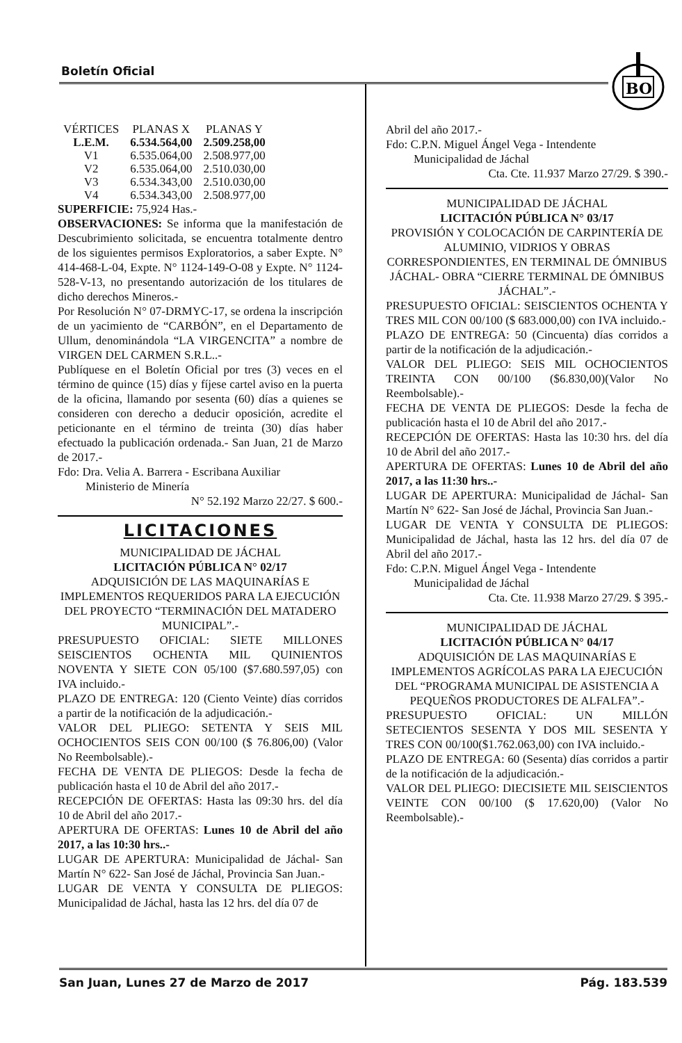Boletín Oficial
BO
| VÉRTICES | PLANAS X | PLANAS Y |
| --- | --- | --- |
| L.E.M. | 6.534.564,00 | 2.509.258,00 |
| V1 | 6.535.064,00 | 2.508.977,00 |
| V2 | 6.535.064,00 | 2.510.030,00 |
| V3 | 6.534.343,00 | 2.510.030,00 |
| V4 | 6.534.343,00 | 2.508.977,00 |
SUPERFICIE: 75,924 Has.-
OBSERVACIONES: Se informa que la manifestación de Descubrimiento solicitada, se encuentra totalmente dentro de los siguientes permisos Exploratorios, a saber Expte. N° 414-468-L-04, Expte. N° 1124-149-O-08 y Expte. N° 1124-528-V-13, no presentando autorización de los titulares de dicho derechos Mineros.-
Por Resolución N° 07-DRMYC-17, se ordena la inscripción de un yacimiento de “CARBÓN”, en el Departamento de Ullum, denominándola “LA VIRGENCITA” a nombre de VIRGEN DEL CARMEN S.R.L..-
Publíquese en el Boletín Oficial por tres (3) veces en el término de quince (15) días y fíjese cartel aviso en la puerta de la oficina, llamando por sesenta (60) días a quienes se consideren con derecho a deducir oposición, acredite el peticionante en el término de treinta (30) días haber efectuado la publicación ordenada.- San Juan, 21 de Marzo de 2017.-
Fdo: Dra. Velia A. Barrera - Escribana Auxiliar
Ministerio de Minería
N° 52.192 Marzo 22/27. $ 600.-
LICITACIONES
MUNICIPALIDAD DE JÁCHAL
LICITACIÓN PÚBLICA N° 02/17
ADQUISICIÓN DE LAS MAQUINARÍAS E IMPLEMENTOS REQUERIDOS PARA LA EJECUCIÓN DEL PROYECTO “TERMINACIÓN DEL MATADERO MUNICIPAL”.-
PRESUPUESTO OFICIAL: SIETE MILLONES SEISCIENTOS OCHENTA MIL QUINIENTOS NOVENTA Y SIETE CON 05/100 ($7.680.597,05) con IVA incluido.-
PLAZO DE ENTREGA: 120 (Ciento Veinte) días corridos a partir de la notificación de la adjudicación.-
VALOR DEL PLIEGO: SETENTA Y SEIS MIL OCHOCIENTOS SEIS CON 00/100 ($ 76.806,00) (Valor No Reembolsable).-
FECHA DE VENTA DE PLIEGOS: Desde la fecha de publicación hasta el 10 de Abril del año 2017.-
RECEPCIÓN DE OFERTAS: Hasta las 09:30 hrs. del día 10 de Abril del año 2017.-
APERTURA DE OFERTAS: Lunes 10 de Abril del año 2017, a las 10:30 hrs..-
LUGAR DE APERTURA: Municipalidad de Jáchal- San Martín N° 622- San José de Jáchal, Provincia San Juan.-
LUGAR DE VENTA Y CONSULTA DE PLIEGOS: Municipalidad de Jáchal, hasta las 12 hrs. del día 07 de
Abril del año 2017.-
Fdo: C.P.N. Miguel Ángel Vega - Intendente
Municipalidad de Jáchal
Cta. Cte. 11.937 Marzo 27/29. $ 390.-
MUNICIPALIDAD DE JÁCHAL
LICITACIÓN PÚBLICA N° 03/17
PROVISIÓN Y COLOCACIÓN DE CARPINTERÍA DE ALUMINIO, VIDRIOS Y OBRAS CORRESPONDIENTES, EN TERMINAL DE ÓMNIBUS JÁCHAL- OBRA “CIERRE TERMINAL DE ÓMNIBUS JÁCHAL”.-
PRESUPUESTO OFICIAL: SEISCIENTOS OCHENTA Y TRES MIL CON 00/100 ($ 683.000,00) con IVA incluido.-
PLAZO DE ENTREGA: 50 (Cincuenta) días corridos a partir de la notificación de la adjudicación.-
VALOR DEL PLIEGO: SEIS MIL OCHOCIENTOS TREINTA CON 00/100 ($6.830,00)(Valor No Reembolsable).-
FECHA DE VENTA DE PLIEGOS: Desde la fecha de publicación hasta el 10 de Abril del año 2017.-
RECEPCIÓN DE OFERTAS: Hasta las 10:30 hrs. del día 10 de Abril del año 2017.-
APERTURA DE OFERTAS: Lunes 10 de Abril del año 2017, a las 11:30 hrs..-
LUGAR DE APERTURA: Municipalidad de Jáchal- San Martín N° 622- San José de Jáchal, Provincia San Juan.-
LUGAR DE VENTA Y CONSULTA DE PLIEGOS: Municipalidad de Jáchal, hasta las 12 hrs. del día 07 de Abril del año 2017.-
Fdo: C.P.N. Miguel Ángel Vega - Intendente
Municipalidad de Jáchal
Cta. Cte. 11.938 Marzo 27/29. $ 395.-
MUNICIPALIDAD DE JÁCHAL
LICITACIÓN PÚBLICA N° 04/17
ADQUISICIÓN DE LAS MAQUINARÍAS E IMPLEMENTOS AGRÍCOLAS PARA LA EJECUCIÓN DEL “PROGRAMA MUNICIPAL DE ASISTENCIA A PEQUEÑOS PRODUCTORES DE ALFALFA”.-
PRESUPUESTO OFICIAL: UN MILLÓN SETECIENTOS SESENTA Y DOS MIL SESENTA Y TRES CON 00/100($1.762.063,00) con IVA incluido.-
PLAZO DE ENTREGA: 60 (Sesenta) días corridos a partir de la notificación de la adjudicación.-
VALOR DEL PLIEGO: DIECISIETE MIL SEISCIENTOS VEINTE CON 00/100 ($ 17.620,00) (Valor No Reembolsable).-
San Juan, Lunes 27 de Marzo de 2017 Pág. 183.539